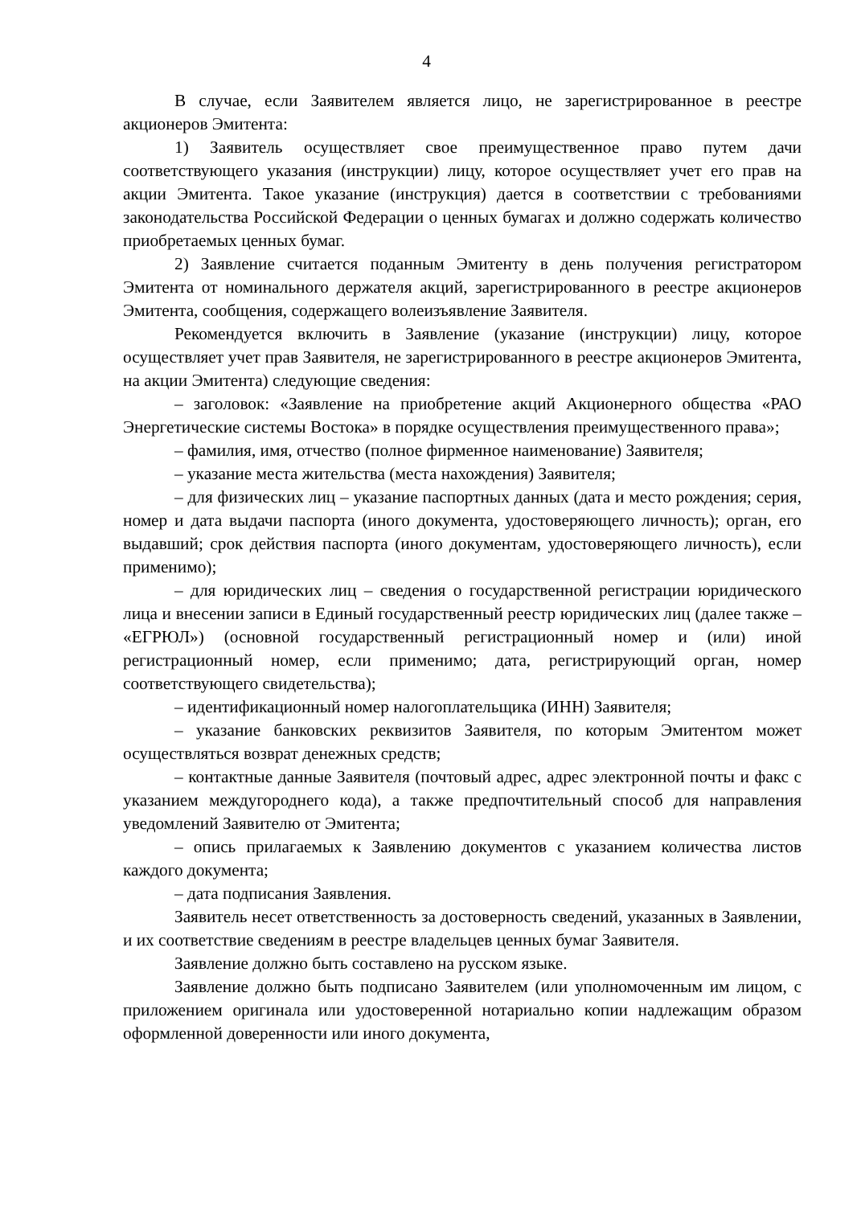4
В случае, если Заявителем является лицо, не зарегистрированное в реестре акционеров Эмитента:
1) Заявитель осуществляет свое преимущественное право путем дачи соответствующего указания (инструкции) лицу, которое осуществляет учет его прав на акции Эмитента. Такое указание (инструкция) дается в соответствии с требованиями законодательства Российской Федерации о ценных бумагах и должно содержать количество приобретаемых ценных бумаг.
2) Заявление считается поданным Эмитенту в день получения регистратором Эмитента от номинального держателя акций, зарегистрированного в реестре акционеров Эмитента, сообщения, содержащего волеизъявление Заявителя.
Рекомендуется включить в Заявление (указание (инструкции) лицу, которое осуществляет учет прав Заявителя, не зарегистрированного в реестре акционеров Эмитента, на акции Эмитента) следующие сведения:
– заголовок: «Заявление на приобретение акций Акционерного общества «РАО Энергетические системы Востока» в порядке осуществления преимущественного права»;
– фамилия, имя, отчество (полное фирменное наименование) Заявителя;
– указание места жительства (места нахождения) Заявителя;
– для физических лиц – указание паспортных данных (дата и место рождения; серия, номер и дата выдачи паспорта (иного документа, удостоверяющего личность); орган, его выдавший; срок действия паспорта (иного документам, удостоверяющего личность), если применимо);
– для юридических лиц – сведения о государственной регистрации юридического лица и внесении записи в Единый государственный реестр юридических лиц (далее также – «ЕГРЮЛ») (основной государственный регистрационный номер и (или) иной регистрационный номер, если применимо; дата, регистрирующий орган, номер соответствующего свидетельства);
– идентификационный номер налогоплательщика (ИНН) Заявителя;
– указание банковских реквизитов Заявителя, по которым Эмитентом может осуществляться возврат денежных средств;
– контактные данные Заявителя (почтовый адрес, адрес электронной почты и факс с указанием междугороднего кода), а также предпочтительный способ для направления уведомлений Заявителю от Эмитента;
– опись прилагаемых к Заявлению документов с указанием количества листов каждого документа;
– дата подписания Заявления.
Заявитель несет ответственность за достоверность сведений, указанных в Заявлении, и их соответствие сведениям в реестре владельцев ценных бумаг Заявителя.
Заявление должно быть составлено на русском языке.
Заявление должно быть подписано Заявителем (или уполномоченным им лицом, с приложением оригинала или удостоверенной нотариально копии надлежащим образом оформленной доверенности или иного документа,